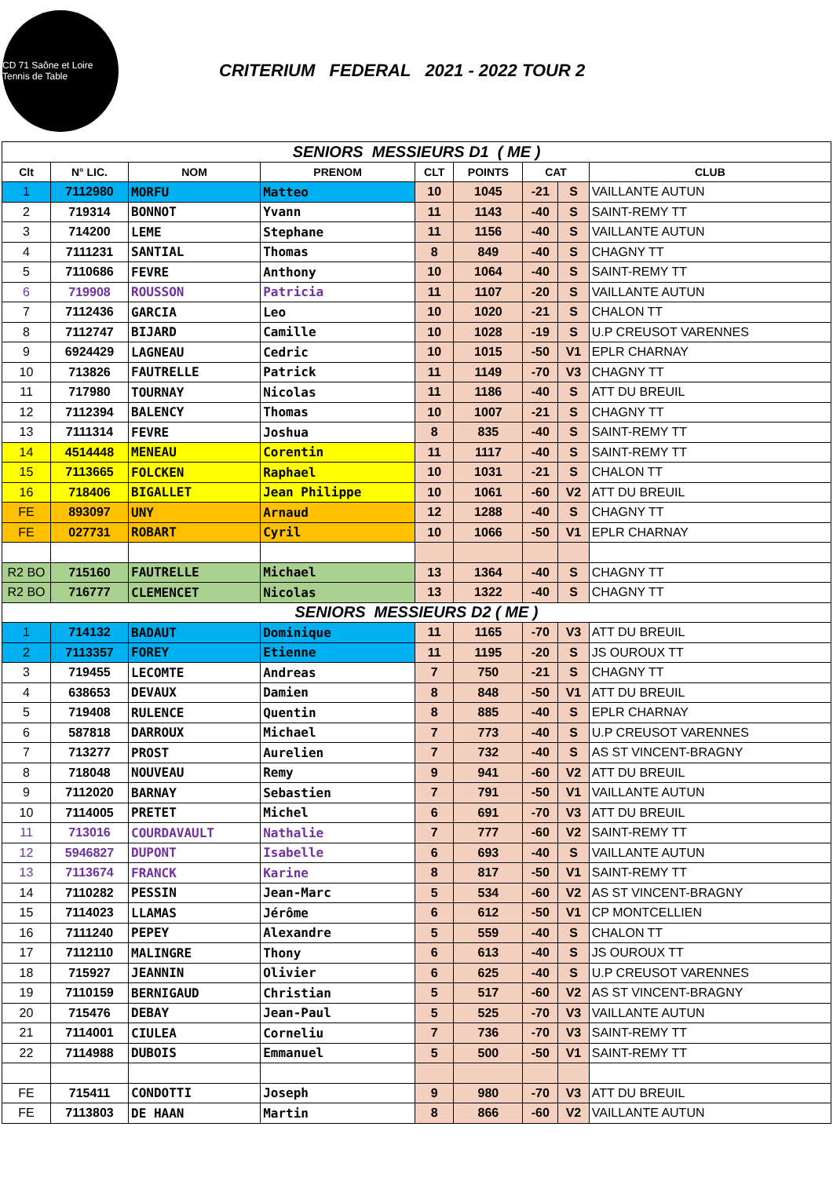CD 71 Saône et Loire Tennis de Table
CRITERIUM FEDERAL 2021 - 2022 TOUR 2
| SENIORS MESSIEURS D1 ( ME ) | | | | | | | | |
| Clt | N° LIC. | NOM | PRENOM | CLT | POINTS | CAT | | CLUB |
| 1 | 7112980 | MORFU | Matteo | 10 | 1045 | -21 | S | VAILLANTE AUTUN |
| 2 | 719314 | BONNOT | Yvann | 11 | 1143 | -40 | S | SAINT-REMY TT |
| 3 | 714200 | LEME | Stephane | 11 | 1156 | -40 | S | VAILLANTE AUTUN |
| 4 | 7111231 | SANTIAL | Thomas | 8 | 849 | -40 | S | CHAGNY TT |
| 5 | 7110686 | FEVRE | Anthony | 10 | 1064 | -40 | S | SAINT-REMY TT |
| 6 | 719908 | ROUSSON | Patricia | 11 | 1107 | -20 | S | VAILLANTE AUTUN |
| 7 | 7112436 | GARCIA | Leo | 10 | 1020 | -21 | S | CHALON TT |
| 8 | 7112747 | BIJARD | Camille | 10 | 1028 | -19 | S | U.P CREUSOT VARENNES |
| 9 | 6924429 | LAGNEAU | Cedric | 10 | 1015 | -50 | V1 | EPLR CHARNAY |
| 10 | 713826 | FAUTRELLE | Patrick | 11 | 1149 | -70 | V3 | CHAGNY TT |
| 11 | 717980 | TOURNAY | Nicolas | 11 | 1186 | -40 | S | ATT DU BREUIL |
| 12 | 7112394 | BALENCY | Thomas | 10 | 1007 | -21 | S | CHAGNY TT |
| 13 | 7111314 | FEVRE | Joshua | 8 | 835 | -40 | S | SAINT-REMY TT |
| 14 | 4514448 | MENEAU | Corentin | 11 | 1117 | -40 | S | SAINT-REMY TT |
| 15 | 7113665 | FOLCKEN | Raphael | 10 | 1031 | -21 | S | CHALON TT |
| 16 | 718406 | BIGALLET | Jean Philippe | 10 | 1061 | -60 | V2 | ATT DU BREUIL |
| FE | 893097 | UNY | Arnaud | 12 | 1288 | -40 | S | CHAGNY TT |
| FE | 027731 | ROBART | Cyril | 10 | 1066 | -50 | V1 | EPLR CHARNAY |
| R2 BO | 715160 | FAUTRELLE | Michael | 13 | 1364 | -40 | S | CHAGNY TT |
| R2 BO | 716777 | CLEMENCET | Nicolas | 13 | 1322 | -40 | S | CHAGNY TT |
| SENIORS MESSIEURS D2 ( ME ) | | | | | | | | |
| 1 | 714132 | BADAUT | Dominique | 11 | 1165 | -70 | V3 | ATT DU BREUIL |
| 2 | 7113357 | FOREY | Etienne | 11 | 1195 | -20 | S | JS OUROUX TT |
| 3 | 719455 | LECOMTE | Andreas | 7 | 750 | -21 | S | CHAGNY TT |
| 4 | 638653 | DEVAUX | Damien | 8 | 848 | -50 | V1 | ATT DU BREUIL |
| 5 | 719408 | RULENCE | Quentin | 8 | 885 | -40 | S | EPLR CHARNAY |
| 6 | 587818 | DARROUX | Michael | 7 | 773 | -40 | S | U.P CREUSOT VARENNES |
| 7 | 713277 | PROST | Aurelien | 7 | 732 | -40 | S | AS ST VINCENT-BRAGNY |
| 8 | 718048 | NOUVEAU | Remy | 9 | 941 | -60 | V2 | ATT DU BREUIL |
| 9 | 7112020 | BARNAY | Sebastien | 7 | 791 | -50 | V1 | VAILLANTE AUTUN |
| 10 | 7114005 | PRETET | Michel | 6 | 691 | -70 | V3 | ATT DU BREUIL |
| 11 | 713016 | COURDAVAULT | Nathalie | 7 | 777 | -60 | V2 | SAINT-REMY TT |
| 12 | 5946827 | DUPONT | Isabelle | 6 | 693 | -40 | S | VAILLANTE AUTUN |
| 13 | 7113674 | FRANCK | Karine | 8 | 817 | -50 | V1 | SAINT-REMY TT |
| 14 | 7110282 | PESSIN | Jean-Marc | 5 | 534 | -60 | V2 | AS ST VINCENT-BRAGNY |
| 15 | 7114023 | LLAMAS | Jérôme | 6 | 612 | -50 | V1 | CP MONTCELLIEN |
| 16 | 7111240 | PEPEY | Alexandre | 5 | 559 | -40 | S | CHALON TT |
| 17 | 7112110 | MALINGRE | Thony | 6 | 613 | -40 | S | JS OUROUX TT |
| 18 | 715927 | JEANNIN | Olivier | 6 | 625 | -40 | S | U.P CREUSOT VARENNES |
| 19 | 7110159 | BERNIGAUD | Christian | 5 | 517 | -60 | V2 | AS ST VINCENT-BRAGNY |
| 20 | 715476 | DEBAY | Jean-Paul | 5 | 525 | -70 | V3 | VAILLANTE AUTUN |
| 21 | 7114001 | CIULEA | Corneliu | 7 | 736 | -70 | V3 | SAINT-REMY TT |
| 22 | 7114988 | DUBOIS | Emmanuel | 5 | 500 | -50 | V1 | SAINT-REMY TT |
| FE | 715411 | CONDOTTI | Joseph | 9 | 980 | -70 | V3 | ATT DU BREUIL |
| FE | 7113803 | DE HAAN | Martin | 8 | 866 | -60 | V2 | VAILLANTE AUTUN |